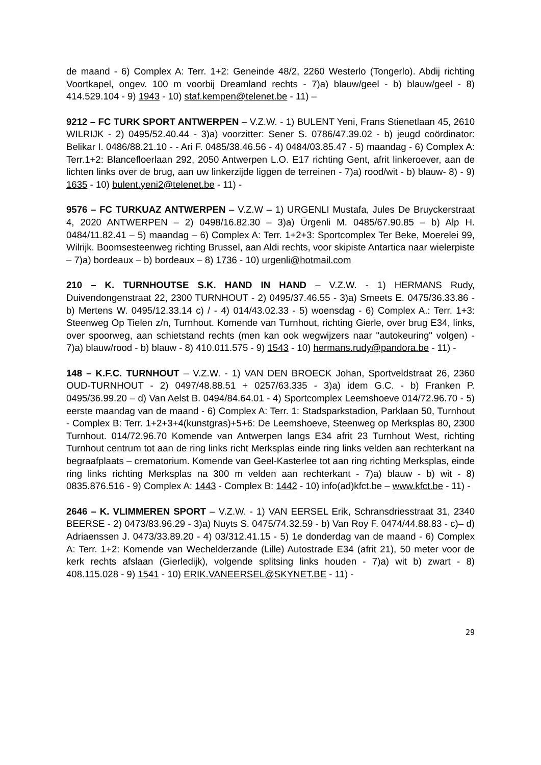de maand - 6) Complex A: Terr. 1+2: Geneinde 48/2, 2260 Westerlo (Tongerlo). Abdij richting Voortkapel, ongev. 100 m voorbij Dreamland rechts - 7)a) blauw/geel - b) blauw/geel - 8) 414.529.104 - 9) 1943 - 10) staf.kempen@telenet.be - 11) –
9212 – FC TURK SPORT ANTWERPEN – V.Z.W. - 1) BULENT Yeni, Frans Stienetlaan 45, 2610 WILRIJK - 2) 0495/52.40.44 - 3)a) voorzitter: Sener S. 0786/47.39.02 - b) jeugd coördinator: Belikar I. 0486/88.21.10 - - Ari F. 0485/38.46.56 - 4) 0484/03.85.47 - 5) maandag - 6) Complex A: Terr.1+2: Blancefloerlaan 292, 2050 Antwerpen L.O. E17 richting Gent, afrit linkeroever, aan de lichten links over de brug, aan uw linkerzijde liggen de terreinen - 7)a) rood/wit - b) blauw- 8) - 9) 1635 - 10) bulent.yeni2@telenet.be - 11) -
9576 – FC TURKUAZ ANTWERPEN – V.Z.W – 1) URGENLI Mustafa, Jules De Bruyckerstraat 4, 2020 ANTWERPEN – 2) 0498/16.82.30 – 3)a) Ürgenli M. 0485/67.90.85 – b) Alp H. 0484/11.82.41 – 5) maandag – 6) Complex A: Terr. 1+2+3: Sportcomplex Ter Beke, Moerelei 99, Wilrijk. Boomsesteenweg richting Brussel, aan Aldi rechts, voor skipiste Antartica naar wielerpiste – 7)a) bordeaux – b) bordeaux – 8) 1736 - 10) urgenli@hotmail.com
210 – K. TURNHOUTSE S.K. HAND IN HAND – V.Z.W. - 1) HERMANS Rudy, Duivendongenstraat 22, 2300 TURNHOUT - 2) 0495/37.46.55 - 3)a) Smeets E. 0475/36.33.86 - b) Mertens W. 0495/12.33.14 c) / - 4) 014/43.02.33 - 5) woensdag - 6) Complex A.: Terr. 1+3: Steenweg Op Tielen z/n, Turnhout. Komende van Turnhout, richting Gierle, over brug E34, links, over spoorweg, aan schietstand rechts (men kan ook wegwijzers naar "autokeuring" volgen) - 7)a) blauw/rood - b) blauw - 8) 410.011.575 - 9) 1543 - 10) hermans.rudy@pandora.be - 11) -
148 – K.F.C. TURNHOUT – V.Z.W. - 1) VAN DEN BROECK Johan, Sportveldstraat 26, 2360 OUD-TURNHOUT - 2) 0497/48.88.51 + 0257/63.335 - 3)a) idem G.C. - b) Franken P. 0495/36.99.20 – d) Van Aelst B. 0494/84.64.01 - 4) Sportcomplex Leemshoeve 014/72.96.70 - 5) eerste maandag van de maand - 6) Complex A: Terr. 1: Stadsparkstadion, Parklaan 50, Turnhout - Complex B: Terr. 1+2+3+4(kunstgras)+5+6: De Leemshoeve, Steenweg op Merksplas 80, 2300 Turnhout. 014/72.96.70 Komende van Antwerpen langs E34 afrit 23 Turnhout West, richting Turnhout centrum tot aan de ring links richt Merksplas einde ring links velden aan rechterkant na begraafplaats – crematorium. Komende van Geel-Kasterlee tot aan ring richting Merksplas, einde ring links richting Merksplas na 300 m velden aan rechterkant - 7)a) blauw - b) wit - 8) 0835.876.516 - 9) Complex A: 1443 - Complex B: 1442 - 10) info(ad)kfct.be – www.kfct.be - 11) -
2646 – K. VLIMMEREN SPORT – V.Z.W. - 1) VAN EERSEL Erik, Schransdriesstraat 31, 2340 BEERSE - 2) 0473/83.96.29 - 3)a) Nuyts S. 0475/74.32.59 - b) Van Roy F. 0474/44.88.83 - c)– d) Adriaenssen J. 0473/33.89.20 - 4) 03/312.41.15 - 5) 1e donderdag van de maand - 6) Complex A: Terr. 1+2: Komende van Wechelderzande (Lille) Autostrade E34 (afrit 21), 50 meter voor de kerk rechts afslaan (Gierledijk), volgende splitsing links houden - 7)a) wit b) zwart - 8) 408.115.028 - 9) 1541 - 10) ERIK.VANEERSEL@SKYNET.BE - 11) -
29